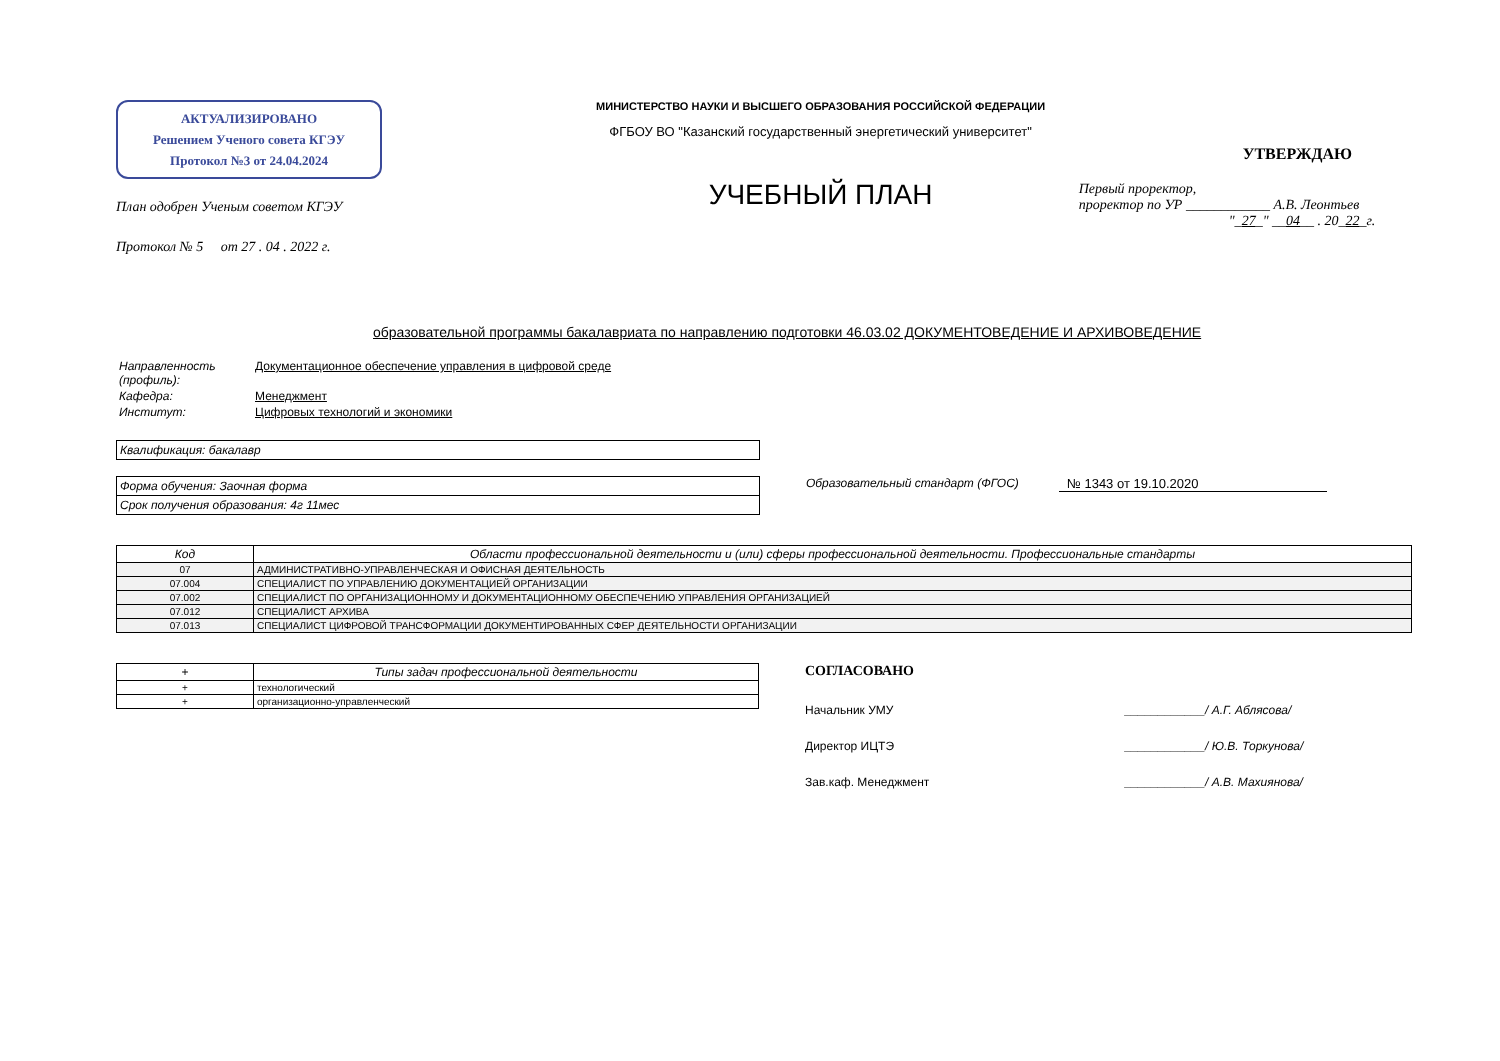АКТУАЛИЗИРОВАНО
Решением Ученого совета КГЭУ
Протокол №3 от 24.04.2024
План одобрен Ученым советом КГЭУ
Протокол № 5 от 27 . 04 . 2022 г.
МИНИСТЕРСТВО НАУКИ И ВЫСШЕГО ОБРАЗОВАНИЯ РОССИЙСКОЙ ФЕДЕРАЦИИ
ФГБОУ ВО "Казанский государственный энергетический университет"
УЧЕБНЫЙ ПЛАН
УТВЕРЖДАЮ
Первый проректор,
проректор по УР ____________ А.В. Леонтьев
"_27_" __04__ . 20_22_г.
образовательной программы бакалавриата по направлению подготовки 46.03.02 ДОКУМЕНТОВЕДЕНИЕ И АРХИВОВЕДЕНИЕ
| Направленность (профиль): | Документационное обеспечение управления в цифровой среде |
| Кафедра: | Менеджмент |
| Институт: | Цифровых технологий и экономики |
Квалификация: бакалавр
Форма обучения: Заочная форма
Срок получения образования: 4г 11мес
Образовательный стандарт (ФГОС) № 1343 от 19.10.2020
| Код | Области профессиональной деятельности и (или) сферы профессиональной деятельности. Профессиональные стандарты |
| --- | --- |
| 07 | АДМИНИСТРАТИВНО-УПРАВЛЕНЧЕСКАЯ И ОФИСНАЯ ДЕЯТЕЛЬНОСТЬ |
| 07.004 | СПЕЦИАЛИСТ ПО УПРАВЛЕНИЮ ДОКУМЕНТАЦИЕЙ ОРГАНИЗАЦИИ |
| 07.002 | СПЕЦИАЛИСТ ПО ОРГАНИЗАЦИОННОМУ И ДОКУМЕНТАЦИОННОМУ ОБЕСПЕЧЕНИЮ УПРАВЛЕНИЯ ОРГАНИЗАЦИЕЙ |
| 07.012 | СПЕЦИАЛИСТ АРХИВА |
| 07.013 | СПЕЦИАЛИСТ ЦИФРОВОЙ ТРАНСФОРМАЦИИ ДОКУМЕНТИРОВАННЫХ СФЕР ДЕЯТЕЛЬНОСТИ ОРГАНИЗАЦИИ |
| + | Типы задач профессиональной деятельности |
| --- | --- |
| + | технологический |
| + | организационно-управленческий |
СОГЛАСОВАНО
Начальник УМУ ____________/ А.Г. Аблясова/
Директор ИЦТЭ ____________/ Ю.В. Торкунова/
Зав.каф. Менеджмент ____________/ А.В. Махиянова/